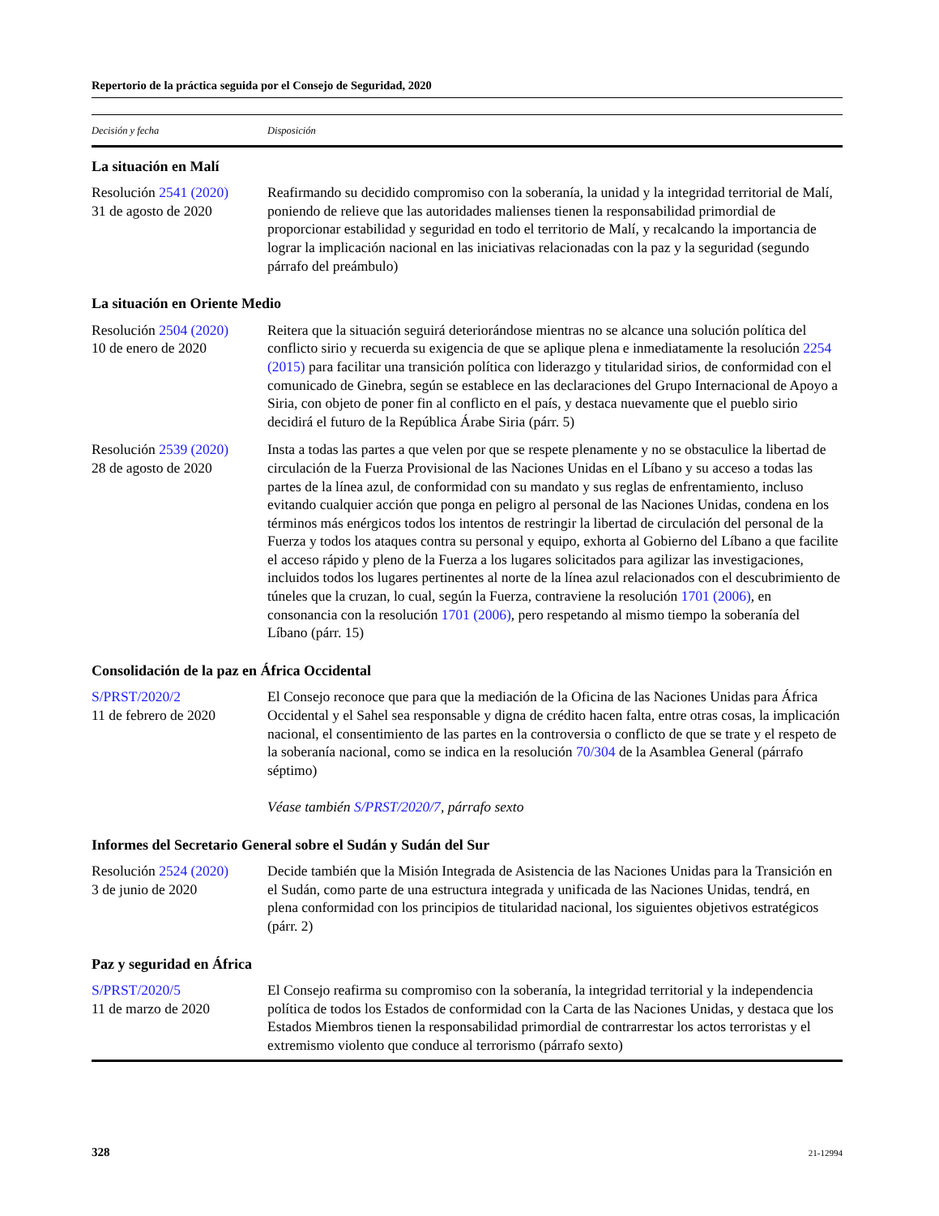Repertorio de la práctica seguida por el Consejo de Seguridad, 2020
| Decisión y fecha | Disposición |
| --- | --- |
| La situación en Malí | |
| Resolución 2541 (2020) 31 de agosto de 2020 | Reafirmando su decidido compromiso con la soberanía, la unidad y la integridad territorial de Malí, poniendo de relieve que las autoridades malienses tienen la responsabilidad primordial de proporcionar estabilidad y seguridad en todo el territorio de Malí, y recalcando la importancia de lograr la implicación nacional en las iniciativas relacionadas con la paz y la seguridad (segundo párrafo del preámbulo) |
| La situación en Oriente Medio | |
| Resolución 2504 (2020) 10 de enero de 2020 | Reitera que la situación seguirá deteriorándose mientras no se alcance una solución política del conflicto sirio y recuerda su exigencia de que se aplique plena e inmediatamente la resolución 2254 (2015) para facilitar una transición política con liderazgo y titularidad sirios, de conformidad con el comunicado de Ginebra, según se establece en las declaraciones del Grupo Internacional de Apoyo a Siria, con objeto de poner fin al conflicto en el país, y destaca nuevamente que el pueblo sirio decidirá el futuro de la República Árabe Siria (párr. 5) |
| Resolución 2539 (2020) 28 de agosto de 2020 | Insta a todas las partes a que velen por que se respete plenamente y no se obstaculice la libertad de circulación de la Fuerza Provisional de las Naciones Unidas en el Líbano y su acceso a todas las partes de la línea azul, de conformidad con su mandato y sus reglas de enfrentamiento, incluso evitando cualquier acción que ponga en peligro al personal de las Naciones Unidas, condena en los términos más enérgicos todos los intentos de restringir la libertad de circulación del personal de la Fuerza y todos los ataques contra su personal y equipo, exhorta al Gobierno del Líbano a que facilite el acceso rápido y pleno de la Fuerza a los lugares solicitados para agilizar las investigaciones, incluidos todos los lugares pertinentes al norte de la línea azul relacionados con el descubrimiento de túneles que la cruzan, lo cual, según la Fuerza, contraviene la resolución 1701 (2006) , en consonancia con la resolución 1701 (2006) , pero respetando al mismo tiempo la soberanía del Líbano (párr. 15) |
| Consolidación de la paz en África Occidental | |
| S/PRST/2020/2 11 de febrero de 2020 | El Consejo reconoce que para que la mediación de la Oficina de las Naciones Unidas para África Occidental y el Sahel sea responsable y digna de crédito hacen falta, entre otras cosas, la implicación nacional, el consentimiento de las partes en la controversia o conflicto de que se trate y el respeto de la soberanía nacional, como se indica en la resolución 70/304 de la Asamblea General (párrafo séptimo) Véase también S/PRST/2020/7 , párrafo sexto |
| Informes del Secretario General sobre el Sudán y Sudán del Sur | |
| Resolución 2524 (2020) 3 de junio de 2020 | Decide también que la Misión Integrada de Asistencia de las Naciones Unidas para la Transición en el Sudán, como parte de una estructura integrada y unificada de las Naciones Unidas, tendrá, en plena conformidad con los principios de titularidad nacional, los siguientes objetivos estratégicos (párr. 2) |
| Paz y seguridad en África | |
| S/PRST/2020/5 11 de marzo de 2020 | El Consejo reafirma su compromiso con la soberanía, la integridad territorial y la independencia política de todos los Estados de conformidad con la Carta de las Naciones Unidas, y destaca que los Estados Miembros tienen la responsabilidad primordial de contrarrestar los actos terroristas y el extremismo violento que conduce al terrorismo (párrafo sexto) |
328 21-12994